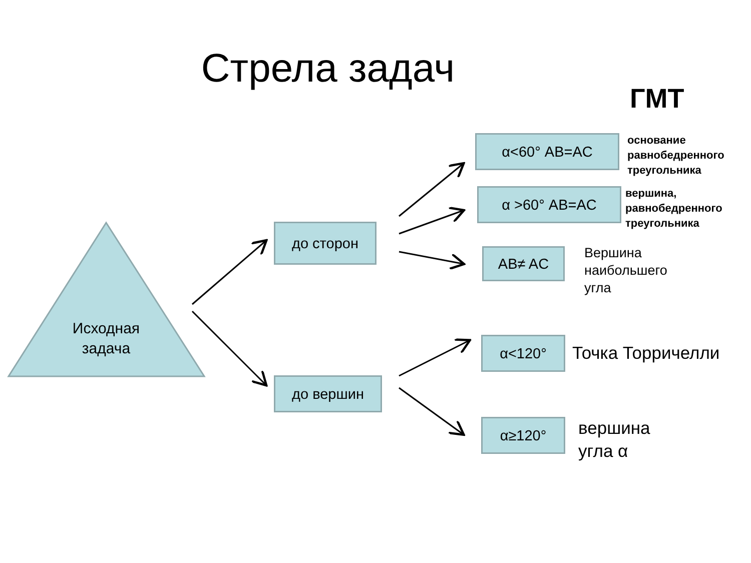Стрела задач
ГМТ
Исходная задача
до сторон
до вершин
α<60° AB=AC
основание
равнобедренного
треугольника
α >60° AB=AC
вершина,
равнобедренного
треугольника
AB≠ AC
Вершина
наибольшего
угла
α<120° Точка Торричелли
α≥120°
вершина
угла α